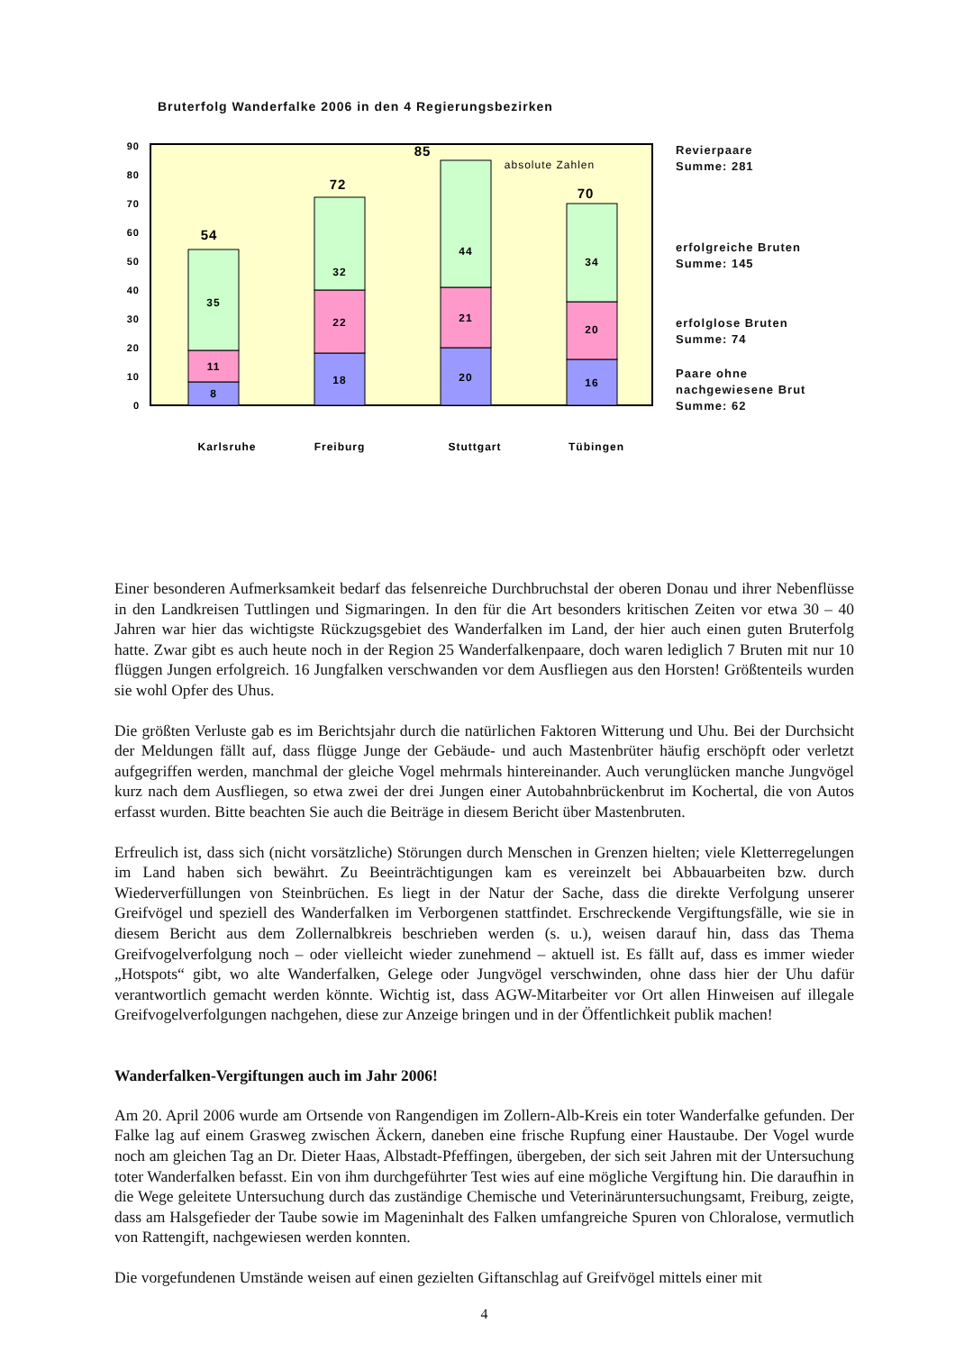Bruterfolg Wanderfalke 2006 in den 4 Regierungsbezirken
0
10
20
30
40
50
60
70
80
90
8
11
35
54
18
22
32
72
20
21
44
85
16
20
34
70
absolute Zahlen
Karlsruhe
Freiburg
Stuttgart
Tübingen
Revierpaare
Summe: 281
erfolgreiche Bruten
Summe: 145
erfolglose Bruten
Summe: 74
Paare ohne
nachgewiesene Brut
Summe: 62
Einer besonderen Aufmerksamkeit bedarf das felsenreiche Durchbruchstal der oberen Donau und ihrer Nebenflüsse in den Landkreisen Tuttlingen und Sigmaringen. In den für die Art besonders kritischen Zeiten vor etwa 30 – 40 Jahren war hier das wichtigste Rückzugsgebiet des Wanderfalken im Land, der hier auch einen guten Bruterfolg hatte. Zwar gibt es auch heute noch in der Region 25 Wanderfalkenpaare, doch waren lediglich 7 Bruten mit nur 10 flüggen Jungen erfolgreich. 16 Jungfalken verschwanden vor dem Ausfliegen aus den Horsten! Größtenteils wurden sie wohl Opfer des Uhus.
Die größten Verluste gab es im Berichtsjahr durch die natürlichen Faktoren Witterung und Uhu. Bei der Durchsicht der Meldungen fällt auf, dass flügge Junge der Gebäude- und auch Mastenbrüter häufig erschöpft oder verletzt aufgegriffen werden, manchmal der gleiche Vogel mehrmals hintereinander. Auch verunglücken manche Jungvögel kurz nach dem Ausfliegen, so etwa zwei der drei Jungen einer Autobahnbrückenbrut im Kochertal, die von Autos erfasst wurden. Bitte beachten Sie auch die Beiträge in diesem Bericht über Mastenbruten.
Erfreulich ist, dass sich (nicht vorsätzliche) Störungen durch Menschen in Grenzen hielten; viele Kletterregelungen im Land haben sich bewährt. Zu Beeinträchtigungen kam es vereinzelt bei Abbauarbeiten bzw. durch Wiederverfüllungen von Steinbrüchen. Es liegt in der Natur der Sache, dass die direkte Verfolgung unserer Greifvögel und speziell des Wanderfalken im Verborgenen stattfindet. Erschreckende Vergiftungsfälle, wie sie in diesem Bericht aus dem Zollernalbkreis beschrieben werden (s. u.), weisen darauf hin, dass das Thema Greifvogelverfolgung noch – oder vielleicht wieder zunehmend – aktuell ist. Es fällt auf, dass es immer wieder „Hotspots“ gibt, wo alte Wanderfalken, Gelege oder Jungvögel verschwinden, ohne dass hier der Uhu dafür verantwortlich gemacht werden könnte. Wichtig ist, dass AGW-Mitarbeiter vor Ort allen Hinweisen auf illegale Greifvogelverfolgungen nachgehen, diese zur Anzeige bringen und in der Öffentlichkeit publik machen!
Wanderfalken-Vergiftungen auch im Jahr 2006!
Am 20. April 2006 wurde am Ortsende von Rangendigen im Zollern-Alb-Kreis ein toter Wanderfalke gefunden. Der Falke lag auf einem Grasweg zwischen Äckern, daneben eine frische Rupfung einer Haustaube. Der Vogel wurde noch am gleichen Tag an Dr. Dieter Haas, Albstadt-Pfeffingen, übergeben, der sich seit Jahren mit der Untersuchung toter Wanderfalken befasst. Ein von ihm durchgeführter Test wies auf eine mögliche Vergiftung hin. Die daraufhin in die Wege geleitete Untersuchung durch das zuständige Chemische und Veterinäruntersuchungsamt, Freiburg, zeigte, dass am Halsgefieder der Taube sowie im Mageninhalt des Falken umfangreiche Spuren von Chloralose, vermutlich von Rattengift, nachgewiesen werden konnten.
Die vorgefundenen Umstände weisen auf einen gezielten Giftanschlag auf Greifvögel mittels einer mit
4